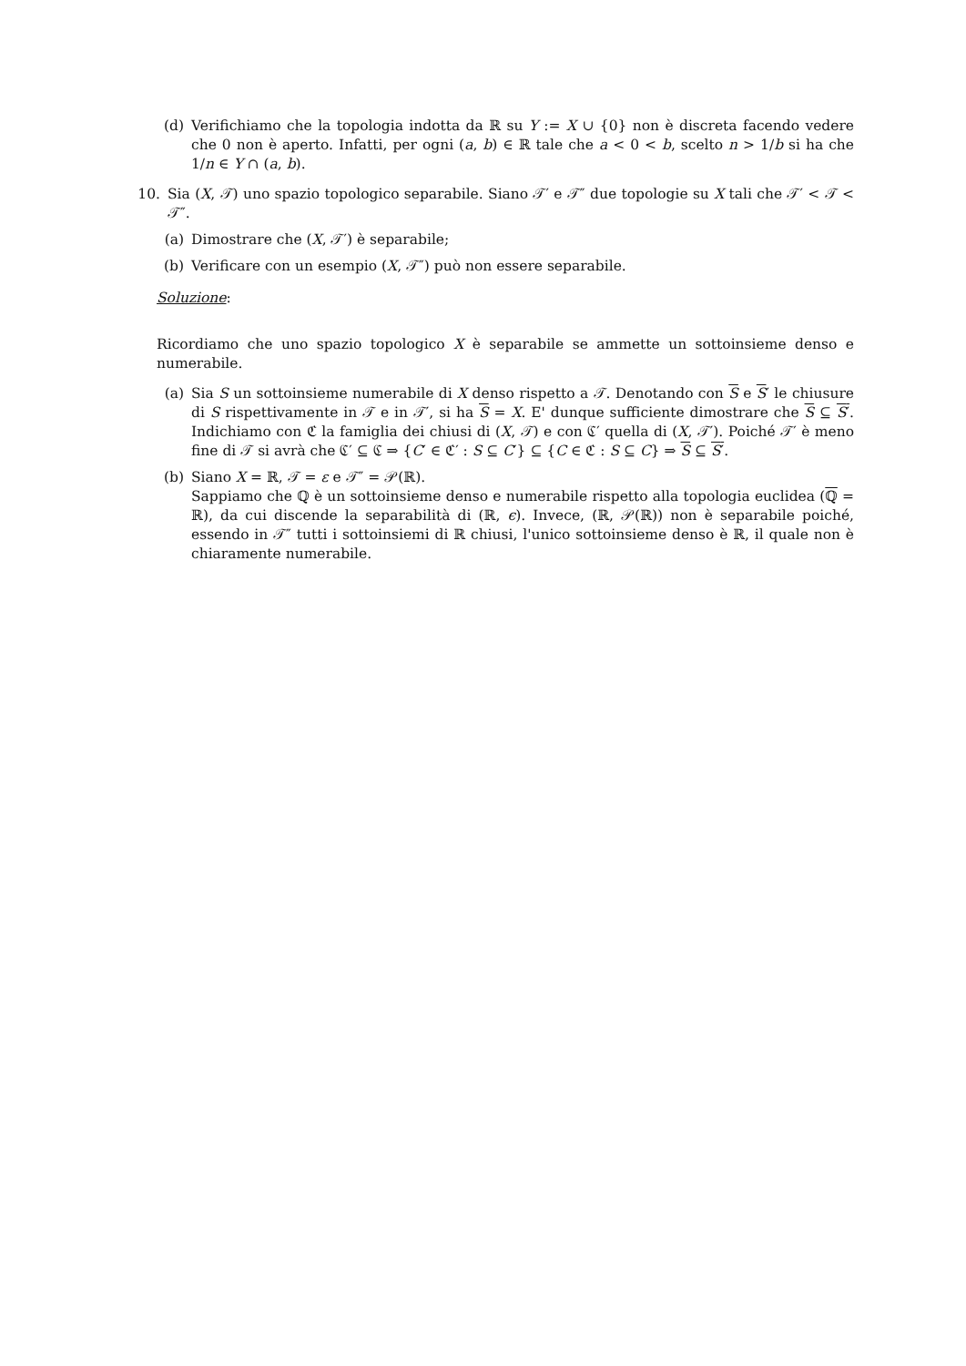(d) Verifichiamo che la topologia indotta da ℝ su Y := X ∪ {0} non è discreta facendo vedere che 0 non è aperto. Infatti, per ogni (a, b) ∈ ℝ tale che a < 0 < b, scelto n > 1/b si ha che 1/n ∈ Y ∩ (a, b).
10. Sia (X, 𝒯) uno spazio topologico separabile. Siano 𝒯′ e 𝒯″ due topologie su X tali che 𝒯′ < 𝒯 < 𝒯″.
(a) Dimostrare che (X, 𝒯′) è separabile;
(b) Verificare con un esempio (X, 𝒯″) può non essere separabile.
Soluzione:
Ricordiamo che uno spazio topologico X è separabile se ammette un sottoinsieme denso e numerabile.
(a) Sia S un sottoinsieme numerabile di X denso rispetto a 𝒯. Denotando con S e S′ le chiusure di S rispettivamente in 𝒯 e in 𝒯′, si ha S = X. E' dunque sufficiente dimostrare che S ⊆ S′. Indichiamo con ℭ la famiglia dei chiusi di (X, 𝒯) e con ℭ′ quella di (X, 𝒯′). Poiché 𝒯′ è meno fine di 𝒯 si avrà che ℭ′ ⊆ ℭ ⇒ {C′ ∈ ℭ′ : S ⊆ C′} ⊆ {C ∈ ℭ : S ⊆ C} ⇒ S ⊆ S′.
(b) Siano X = ℝ, 𝒯 = ε e 𝒯″ = 𝒫(ℝ).
Sappiamo che ℚ è un sottoinsieme denso e numerabile rispetto alla topologia euclidea (ℚ = ℝ), da cui discende la separabilità di (ℝ, ϵ). Invece, (ℝ, 𝒫(ℝ)) non è separabile poiché, essendo in 𝒯″ tutti i sottoinsiemi di ℝ chiusi, l'unico sottoinsieme denso è ℝ, il quale non è chiaramente numerabile.